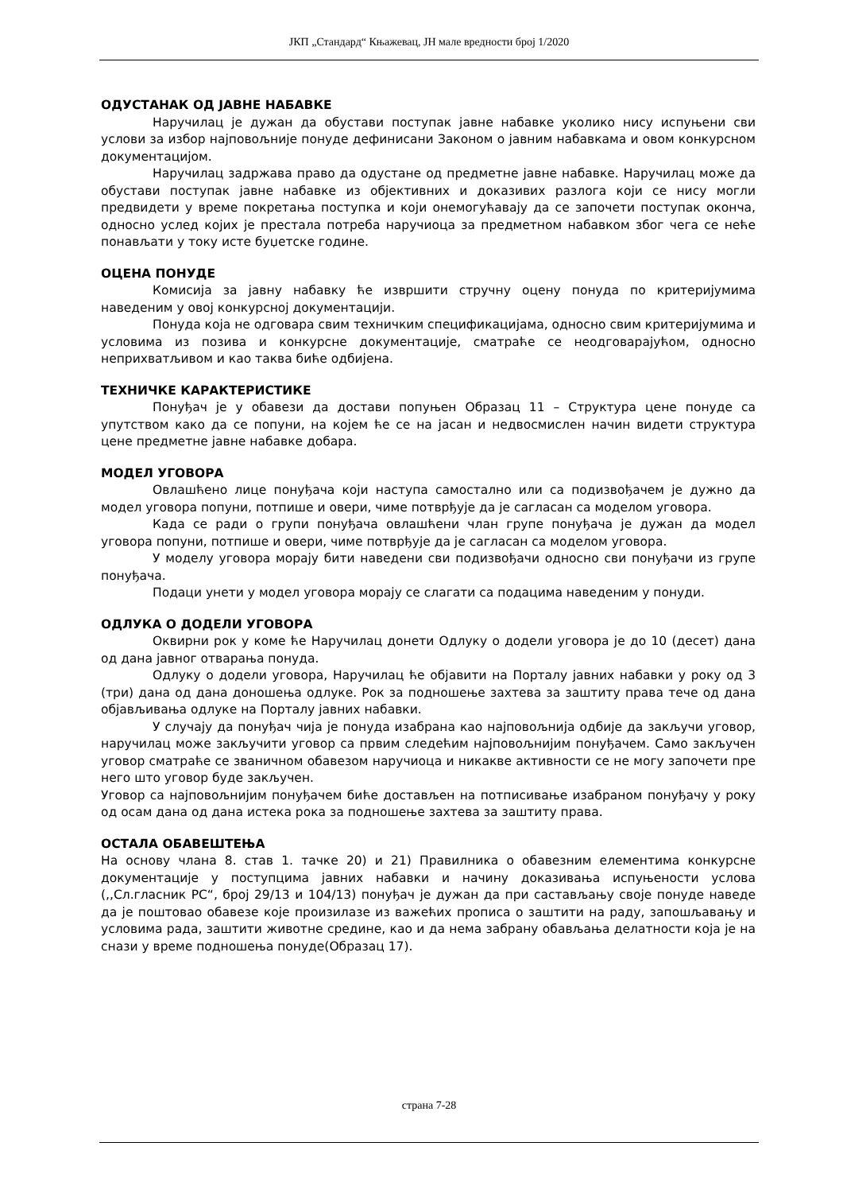ЈКП „Стандард“ Књажевац, ЈН мале вредности број 1/2020
ОДУСТАНАК ОД ЈАВНЕ НАБАВКЕ
Наручилац је дужан да обустави поступак јавне набавке уколико нису испуњени сви услови за избор најповољније понуде дефинисани Законом о јавним набавкама и овом конкурсном документацијом.
Наручилац задржава право да одустане од предметне јавне набавке. Наручилац може да обустави поступак јавне набавке из објективних и доказивих разлога који се нису могли предвидети у време покретања поступка и који онемогућавају да се започети поступак оконча, односно услед којих је престала потреба наручиоца за предметном набавком због чега се неће понављати у току исте буџетске године.
ОЦЕНА ПОНУДЕ
Комисија за јавну набавку ће извршити стручну оцену понуда по критеријумима наведеним у овој конкурсној документацији.
Понуда која не одговара свим техничким спецификацијама, односно свим критеријумима и условима из позива и конкурсне документације, сматраће се неодговарајућом, односно неприхватљивом и као таква биће одбијена.
ТЕХНИЧКЕ КАРАКТЕРИСТИКЕ
Понуђач је у обавези да достави попуњен Образац 11 – Структура цене понуде са упутством како да се попуни, на којем ће се на јасан и недвосмислен начин видети структура цене предметне јавне набавке добара.
МОДЕЛ УГОВОРА
Овлашћено лице понуђача који наступа самостално или са подизвођачем је дужно да модел уговора попуни, потпише и овери, чиме потврђује да је сагласан са моделом уговора.
Када се ради о групи понуђача овлашћени члан групе понуђача је дужан да модел уговора попуни, потпише и овери, чиме потврђује да је сагласан са моделом уговора.
У моделу уговора морају бити наведени сви подизвођачи односно сви понуђачи из групе понуђача.
Подаци унети у модел уговора морају се слагати са подацима наведеним у понуди.
ОДЛУКА О ДОДЕЛИ УГОВОРА
Оквирни рок у коме ће Наручилац донети Одлуку о додели уговора је до 10 (десет) дана од дана јавног отварања понуда.
Одлуку о додели уговора, Наручилац ће објавити на Порталу јавних набавки у року од 3 (три) дана од дана доношења одлуке. Рок за подношење захтева за заштиту права тече од дана објављивања одлуке на Порталу јавних набавки.
У случају да понуђач чија је понуда изабрана као најповољнија одбије да закључи уговор, наручилац може закључити уговор са првим следећим најповољнијим понуђачем. Само закључен уговор сматраће се званичном обавезом наручиоца и никакве активности се не могу започети пре него што уговор буде закључен.
Уговор са најповољнијим понуђачем биће достављен на потписивање изабраном понуђачу у року од осам дана од дана истека рока за подношење захтева за заштиту права.
ОСТАЛА ОБАВЕШТЕЊА
На основу члана 8. став 1. тачке 20) и 21) Правилника о обавезним елементима конкурсне документације у поступцима јавних набавки и начину доказивања испуњености услова (,,Сл.гласник РС“, број 29/13 и 104/13) понуђач је дужан да при састављању своје понуде наведе да је поштовао обавезе које произилазе из важећих прописа о заштити на раду, запошљавању и условима рада, заштити животне средине, као и да нема забрану обављања делатности која је на снази у време подношења понуде(Образац 17).
страна 7-28